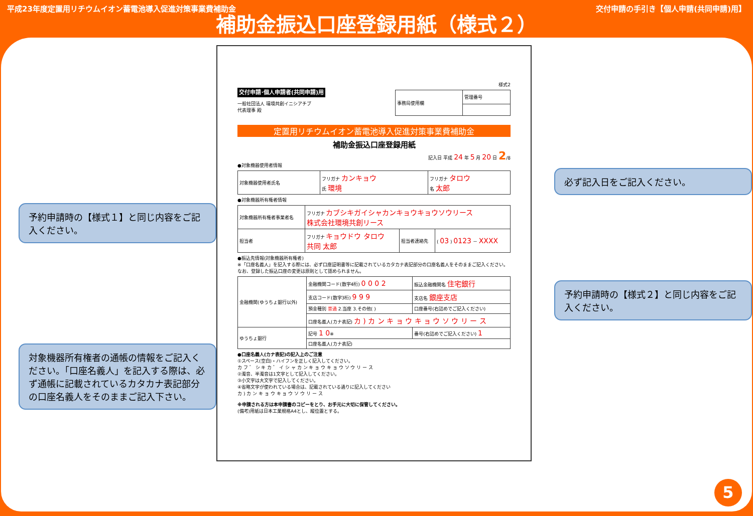平成23年度定置用リチウムイオン蓄電池導入促進対策事業費補助金 交付申請の手引き【個人申請(共同申請)用】
補助金振込口座登録用紙（様式２）
予約申請時の【様式１】と同じ内容をご記入ください。
対象機器所有権者の通帳の情報をご記入ください。「口座名義人」を記入する際は、必ず通帳に記載されているカタカナ表記部分の口座名義人をそのままご記入下さい。
様式2
交付申請･個人申請者(共同申請)用
一般社団法人 環境共創イニシアチブ
代表理事 殿
| 事務局使用欄 | 管理番号 |
定置用リチウムイオン蓄電池導入促進対策事業費補助金
補助金振込口座登録用紙
記入日 平成 24 年 5 月 20 日 2/8
●対象機器使用者情報
| 対象機器使用者氏名 | フリガナ カンキョウ 氏 環境 | フリガナ タロウ 名 太郎 |
●対象機器所有権者情報
| 対象機器所有権者事業者名 | フリガナ カブシキガイシャカンキョウキョウソウリース 株式会社環境共創リース | | |
| 担当者 | フリガナ キョウドウ タロウ 共同 太郎 | 担当者連絡先 | ( 03 ) 0123 － XXXX |
●振込先情報(対象機器所有権者)
※「口座名義人」を記入する際には、必ず口座証明書等に記載されているカタカナ表記部分の口座名義人をそのままご記入ください。なお、登録した振込口座の変更は原則として認められません。
| 金融機関(ゆうちょ銀行以外) | 金融機関コード(数字4桁) 0 0 0 2 | 振込金融機関名 住宅銀行 |
| | 支店コード(数字3桁) 9 9 9 | 支店名 銀座支店 |
| | 預金種別 普通 2.当座 3.その他( ) | 口座番号(右詰めでご記入ください) |
| | 口座名義人(カナ表記) カ ) カ ン キ ョ ウ キ ョ ウ ソ ウ リ ー ス | |
| ゆうちょ銀行 | 記号 1 0 ※ | 番号(右詰めでご記入ください) 1 |
| | 口座名義人(カナ表記) | |
●口座名義人(カナ表記)の記入上のご注意
①スペース(空白)・ハイフンを正しく記入してください。
カ フ ゛ シ キ カ ゛ イ シ ャ カ ン キ ョ ウ キ ョ ウ ソ ウ リ ー ス
②濁音、半濁音は1文字として記入してください。
③小文字は大文字で記入してください。
④省略文字が使われている場合は、記載されている通りに記入してください
カ ) カ ン キ ョ ウ キ ョ ウ ソ ウ リ ー ス
※申請される方は本申請書のコピーをとり、お手元に大切に保管してください。
(備考)用紙は日本工業規格A4とし、縦位置とする。
必ず記入日をご記入ください。
予約申請時の【様式２】と同じ内容をご記入ください。
5